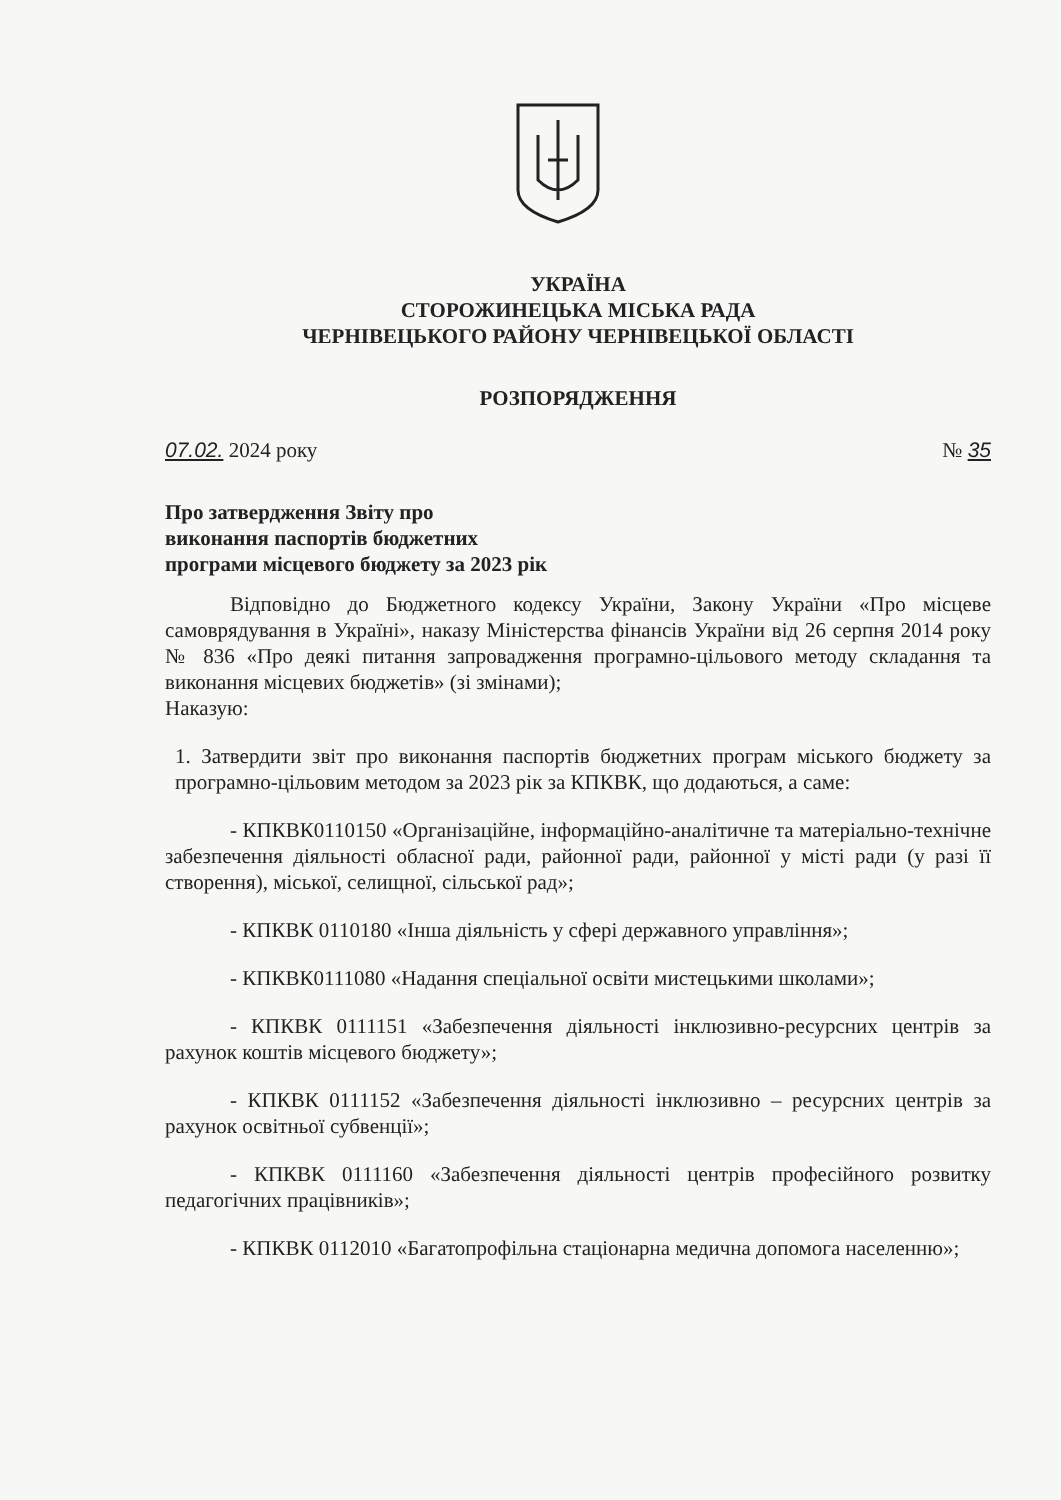УКРАЇНА
СТОРОЖИНЕЦЬКА МІСЬКА РАДА
ЧЕРНІВЕЦЬКОГО РАЙОНУ ЧЕРНІВЕЦЬКОЇ ОБЛАСТІ
РОЗПОРЯДЖЕННЯ
07.02. 2024 року № 35
Про затвердження Звіту про
виконання паспортів бюджетних
програми місцевого бюджету за 2023 рік
Відповідно до Бюджетного кодексу України, Закону України «Про місцеве самоврядування в Україні», наказу Міністерства фінансів України від 26 серпня 2014 року № 836 «Про деякі питання запровадження програмно-цільового методу складання та виконання місцевих бюджетів» (зі змінами);
Наказую:
1. Затвердити звіт про виконання паспортів бюджетних програм міського бюджету за програмно-цільовим методом за 2023 рік за КПКВК, що додаються, а саме:
- КПКВК0110150 «Організаційне, інформаційно-аналітичне та матеріально-технічне забезпечення діяльності обласної ради, районної ради, районної у місті ради (у разі її створення), міської, селищної, сільської рад»;
- КПКВК 0110180 «Інша діяльність у сфері державного управління»;
- КПКВК0111080 «Надання спеціальної освіти мистецькими школами»;
- КПКВК 0111151 «Забезпечення діяльності інклюзивно-ресурсних центрів за рахунок коштів місцевого бюджету»;
- КПКВК 0111152 «Забезпечення діяльності інклюзивно – ресурсних центрів за рахунок освітньої субвенції»;
- КПКВК 0111160 «Забезпечення діяльності центрів професійного розвитку педагогічних працівників»;
- КПКВК 0112010 «Багатопрофільна стаціонарна медична допомога населенню»;